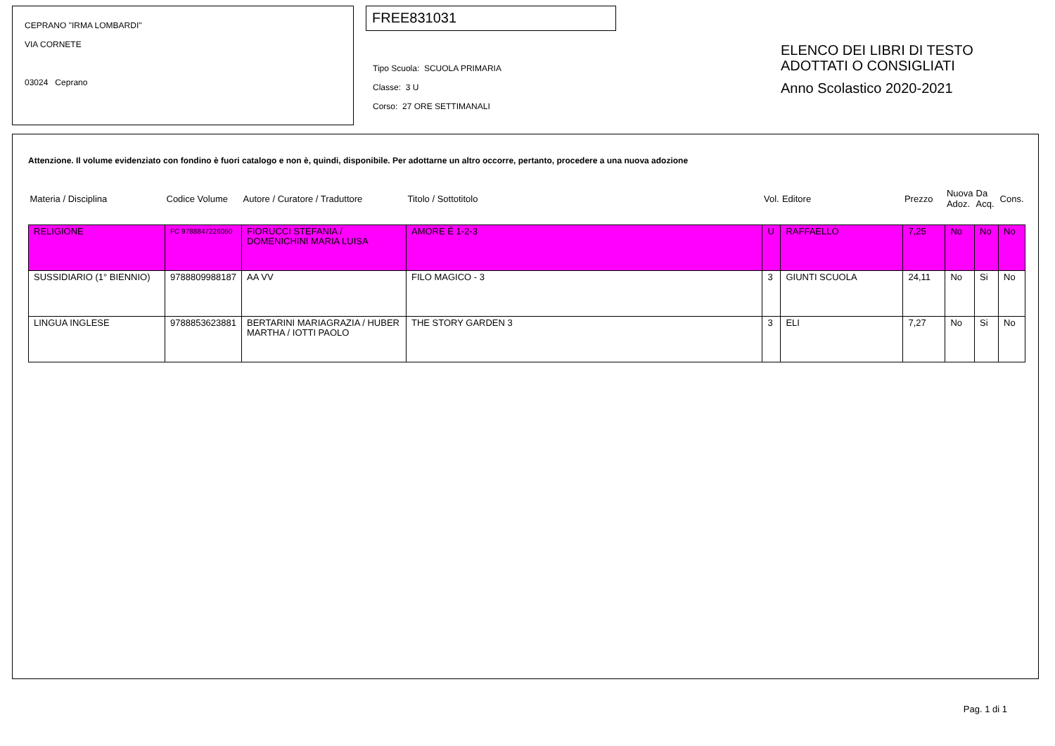CEPRANO "IRMA LOMBARDI"
VIA CORNETE
03024 Ceprano
FREE831031
Tipo Scuola: SCUOLA PRIMARIA
Classe: 3 U
Corso: 27 ORE SETTIMANALI
ELENCO DEI LIBRI DI TESTO
ADOTTATI O CONSIGLIATI
Anno Scolastico 2020-2021
Attenzione. Il volume evidenziato con fondino è fuori catalogo e non è, quindi, disponibile. Per adottarne un altro occorre, pertanto, procedere a una nuova adozione
| Materia / Disciplina | Codice Volume | Autore / Curatore / Traduttore | Titolo / Sottotitolo | Vol. | Editore | Prezzo | Nuova Adoz. | Da Acq. | Cons. |
| --- | --- | --- | --- | --- | --- | --- | --- | --- | --- |
| RELIGIONE | FC 9788847226050 | FIORUCCI STEFANIA / DOMENICHINI MARIA LUISA | AMORE É 1-2-3 | U | RAFFAELLO | 7,25 | No | No | No |
| SUSSIDIARIO (1° BIENNIO) | 9788809988187 | AA VV | FILO MAGICO - 3 | 3 | GIUNTI SCUOLA | 24,11 | No | Si | No |
| LINGUA INGLESE | 9788853623881 | BERTARINI MARIAGRAZIA / HUBER MARTHA / IOTTI PAOLO | THE STORY GARDEN 3 | 3 | ELI | 7,27 | No | Si | No |
Pag. 1 di 1